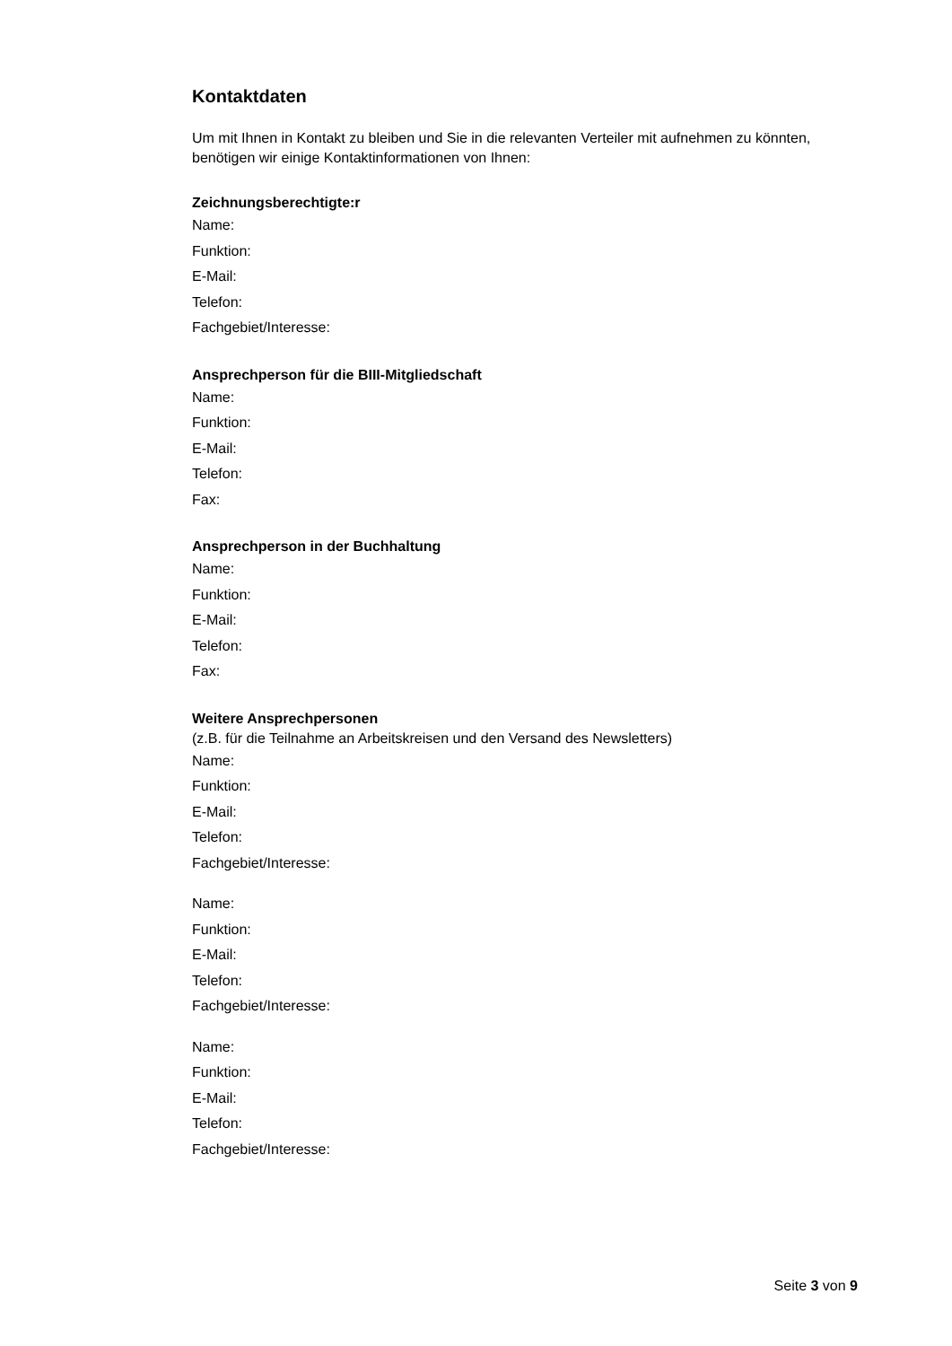Kontaktdaten
Um mit Ihnen in Kontakt zu bleiben und Sie in die relevanten Verteiler mit aufnehmen zu könnten, benötigen wir einige Kontaktinformationen von Ihnen:
Zeichnungsberechtigte:r
Name:
Funktion:
E-Mail:
Telefon:
Fachgebiet/Interesse:
Ansprechperson für die BIII-Mitgliedschaft
Name:
Funktion:
E-Mail:
Telefon:
Fax:
Ansprechperson in der Buchhaltung
Name:
Funktion:
E-Mail:
Telefon:
Fax:
Weitere Ansprechpersonen
(z.B. für die Teilnahme an Arbeitskreisen und den Versand des Newsletters)
Name:
Funktion:
E-Mail:
Telefon:
Fachgebiet/Interesse:
Name:
Funktion:
E-Mail:
Telefon:
Fachgebiet/Interesse:
Name:
Funktion:
E-Mail:
Telefon:
Fachgebiet/Interesse:
Seite 3 von 9